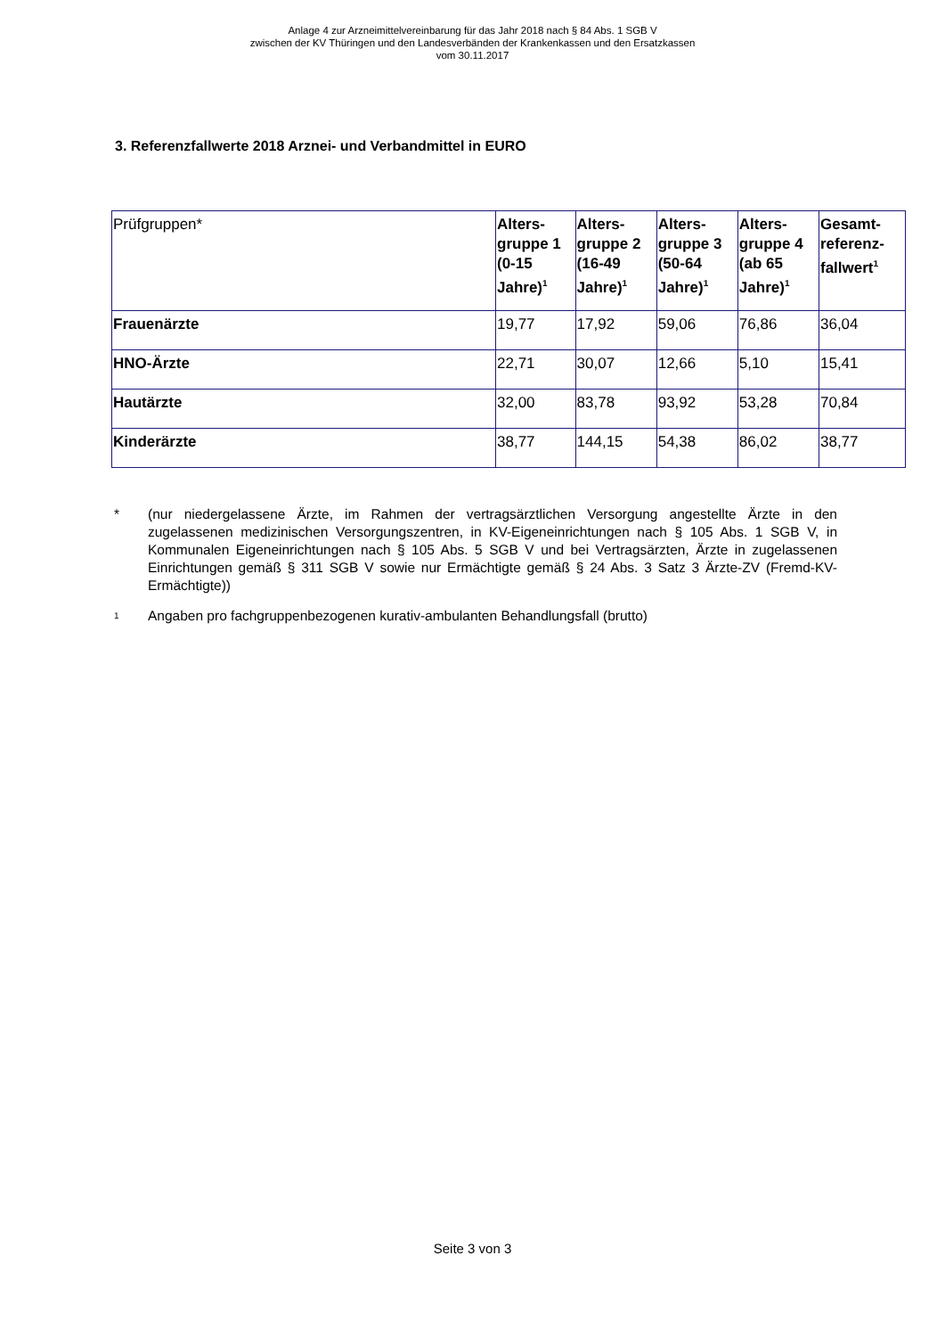Anlage 4 zur Arzneimittelvereinbarung für das Jahr 2018 nach § 84 Abs. 1 SGB V
zwischen der KV Thüringen und den Landesverbänden der Krankenkassen und den Ersatzkassen
vom 30.11.2017
3. Referenzfallwerte 2018 Arznei- und Verbandmittel in EURO
| Prüfgruppen* | Alters-gruppe 1 (0-15 Jahre)<sup>1</sup> | Alters-gruppe 2 (16-49 Jahre)<sup>1</sup> | Alters-gruppe 3 (50-64 Jahre)<sup>1</sup> | Alters-gruppe 4 (ab 65 Jahre)<sup>1</sup> | Gesamt-referenz-fallwert<sup>1</sup> |
| --- | --- | --- | --- | --- | --- |
| Frauenärzte | 19,77 | 17,92 | 59,06 | 76,86 | 36,04 |
| HNO-Ärzte | 22,71 | 30,07 | 12,66 | 5,10 | 15,41 |
| Hautärzte | 32,00 | 83,78 | 93,92 | 53,28 | 70,84 |
| Kinderärzte | 38,77 | 144,15 | 54,38 | 86,02 | 38,77 |
* (nur niedergelassene Ärzte, im Rahmen der vertragsärztlichen Versorgung angestellte Ärzte in den zugelassenen medizinischen Versorgungszentren, in KV-Eigeneinrichtungen nach § 105 Abs. 1 SGB V, in Kommunalen Eigeneinrichtungen nach § 105 Abs. 5 SGB V und bei Vertragsärzten, Ärzte in zugelassenen Einrichtungen gemäß § 311 SGB V sowie nur Ermächtigte gemäß § 24 Abs. 3 Satz 3 Ärzte-ZV (Fremd-KV-Ermächtigte))
<sup>1</sup>
Angaben pro fachgruppenbezogenen kurativ-ambulanten Behandlungsfall (brutto)
Seite 3 von 3